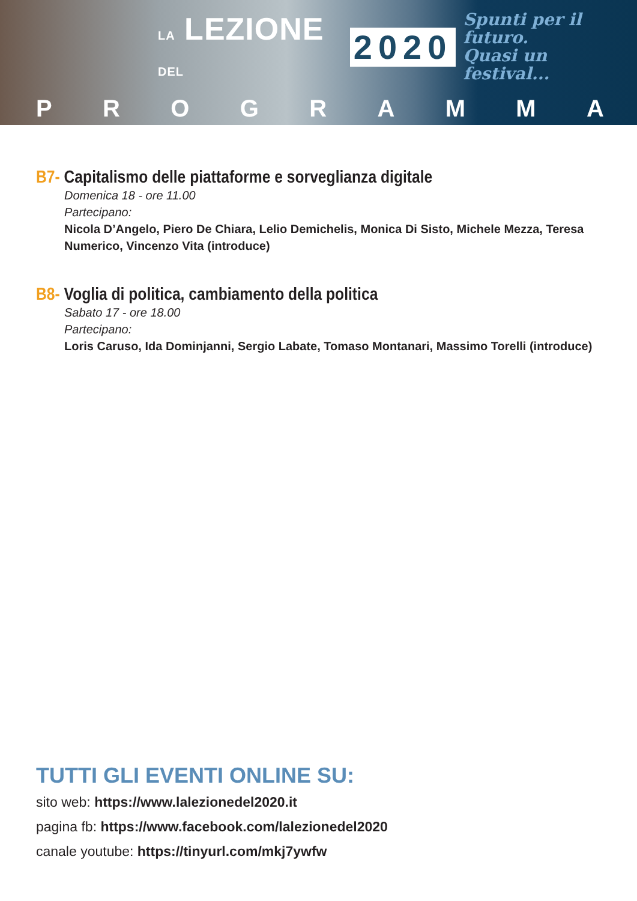LA LEZIONE DEL
2020
Spunti per il futuro.
Quasi un festival...
PROGRAMMA
B7- Capitalismo delle piattaforme e sorveglianza digitale
Domenica 18 - ore 11.00
Partecipano:
Nicola D’Angelo, Piero De Chiara, Lelio Demichelis, Monica Di Sisto, Michele Mezza, Teresa Numerico, Vincenzo Vita (introduce)
B8- Voglia di politica, cambiamento della politica
Sabato 17 - ore 18.00
Partecipano:
Loris Caruso, Ida Dominjanni, Sergio Labate, Tomaso Montanari, Massimo Torelli (introduce)
TUTTI GLI EVENTI ONLINE SU:
sito web: https://www.lalezionedel2020.it
pagina fb: https://www.facebook.com/lalezionedel2020
canale youtube: https://tinyurl.com/mkj7ywfw